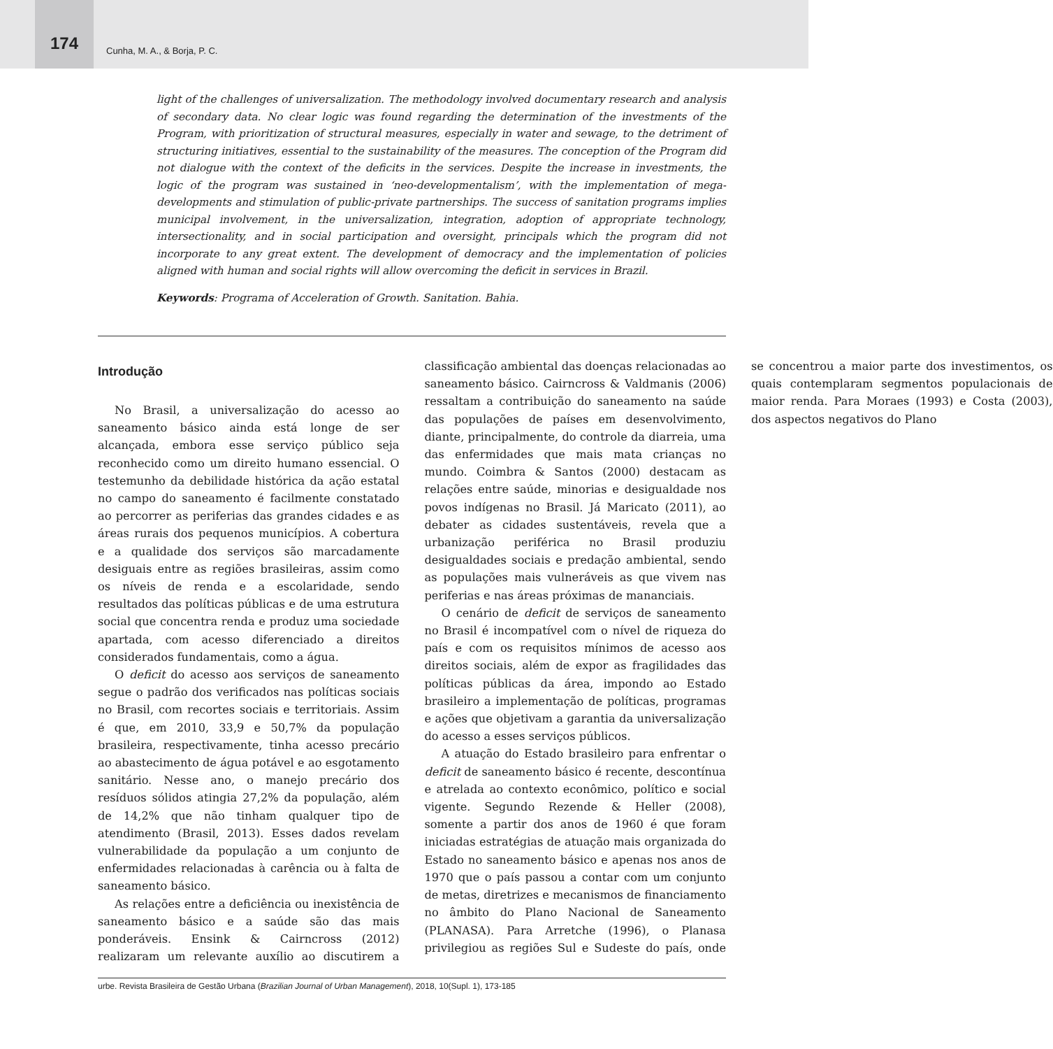174
Cunha, M. A., & Borja, P. C.
light of the challenges of universalization. The methodology involved documentary research and analysis of secondary data. No clear logic was found regarding the determination of the investments of the Program, with prioritization of structural measures, especially in water and sewage, to the detriment of structuring initiatives, essential to the sustainability of the measures. The conception of the Program did not dialogue with the context of the deficits in the services. Despite the increase in investments, the logic of the program was sustained in ‘neo-developmentalism’, with the implementation of mega-developments and stimulation of public-private partnerships. The success of sanitation programs implies municipal involvement, in the universalization, integration, adoption of appropriate technology, intersectionality, and in social participation and oversight, principals which the program did not incorporate to any great extent. The development of democracy and the implementation of policies aligned with human and social rights will allow overcoming the deficit in services in Brazil.
Keywords: Programa of Acceleration of Growth. Sanitation. Bahia.
Introdução
No Brasil, a universalização do acesso ao saneamento básico ainda está longe de ser alcançada, embora esse serviço público seja reconhecido como um direito humano essencial. O testemunho da debilidade histórica da ação estatal no campo do saneamento é facilmente constatado ao percorrer as periferias das grandes cidades e as áreas rurais dos pequenos municípios. A cobertura e a qualidade dos serviços são marcadamente desiguais entre as regiões brasileiras, assim como os níveis de renda e a escolaridade, sendo resultados das políticas públicas e de uma estrutura social que concentra renda e produz uma sociedade apartada, com acesso diferenciado a direitos considerados fundamentais, como a água.
O deficit do acesso aos serviços de saneamento segue o padrão dos verificados nas políticas sociais no Brasil, com recortes sociais e territoriais. Assim é que, em 2010, 33,9 e 50,7% da população brasileira, respectivamente, tinha acesso precário ao abastecimento de água potável e ao esgotamento sanitário. Nesse ano, o manejo precário dos resíduos sólidos atingia 27,2% da população, além de 14,2% que não tinham qualquer tipo de atendimento (Brasil, 2013). Esses dados revelam vulnerabilidade da população a um conjunto de enfermidades relacionadas à carência ou à falta de saneamento básico.
As relações entre a deficiência ou inexistência de saneamento básico e a saúde são das mais ponderáveis. Ensink & Cairncross (2012) realizaram um relevante auxílio ao discutirem a classificação ambiental das doenças relacionadas ao saneamento básico. Cairncross & Valdmanis (2006) ressaltam a contribuição do saneamento na saúde das populações de países em desenvolvimento, diante, principalmente, do controle da diarreia, uma das enfermidades que mais mata crianças no mundo. Coimbra & Santos (2000) destacam as relações entre saúde, minorias e desigualdade nos povos indígenas no Brasil. Já Maricato (2011), ao debater as cidades sustentáveis, revela que a urbanização periférica no Brasil produziu desigualdades sociais e predação ambiental, sendo as populações mais vulneráveis as que vivem nas periferias e nas áreas próximas de mananciais.
O cenário de deficit de serviços de saneamento no Brasil é incompatível com o nível de riqueza do país e com os requisitos mínimos de acesso aos direitos sociais, além de expor as fragilidades das políticas públicas da área, impondo ao Estado brasileiro a implementação de políticas, programas e ações que objetivam a garantia da universalização do acesso a esses serviços públicos.
A atuação do Estado brasileiro para enfrentar o deficit de saneamento básico é recente, descontínua e atrelada ao contexto econômico, político e social vigente. Segundo Rezende & Heller (2008), somente a partir dos anos de 1960 é que foram iniciadas estratégias de atuação mais organizada do Estado no saneamento básico e apenas nos anos de 1970 que o país passou a contar com um conjunto de metas, diretrizes e mecanismos de financiamento no âmbito do Plano Nacional de Saneamento (PLANASA). Para Arretche (1996), o Planasa privilegiou as regiões Sul e Sudeste do país, onde se concentrou a maior parte dos investimentos, os quais contemplaram segmentos populacionais de maior renda. Para Moraes (1993) e Costa (2003), dos aspectos negativos do Plano
urbe. Revista Brasileira de Gestão Urbana (Brazilian Journal of Urban Management), 2018, 10(Supl. 1), 173-185